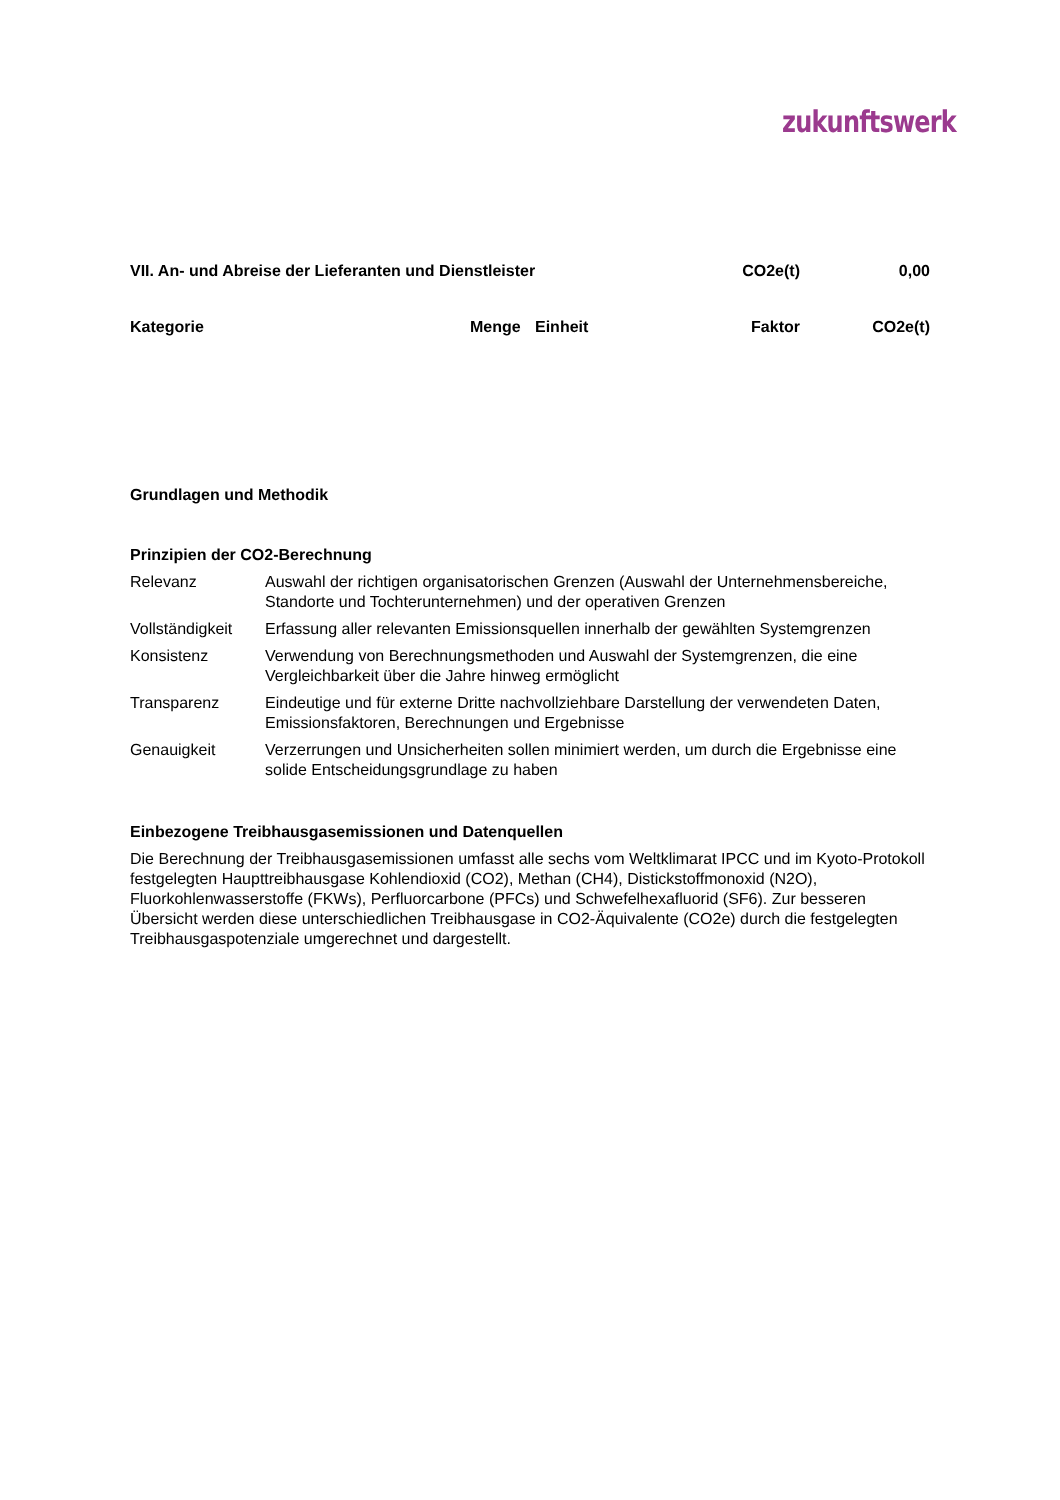zukunftswerk
| VII. An- und Abreise der Lieferanten und Dienstleister | CO2e(t) | 0,00 |
| --- | --- | --- |
| Kategorie | Menge | Einheit | Faktor | CO2e(t) |
| --- | --- | --- | --- | --- |
Grundlagen und Methodik
Prinzipien der CO2-Berechnung
| Relevanz | Auswahl der richtigen organisatorischen Grenzen (Auswahl der Unternehmensbereiche, Standorte und Tochterunternehmen) und der operativen Grenzen |
| Vollständigkeit | Erfassung aller relevanten Emissionsquellen innerhalb der gewählten Systemgrenzen |
| Konsistenz | Verwendung von Berechnungsmethoden und Auswahl der Systemgrenzen, die eine Vergleichbarkeit über die Jahre hinweg ermöglicht |
| Transparenz | Eindeutige und für externe Dritte nachvollziehbare Darstellung der verwendeten Daten, Emissionsfaktoren, Berechnungen und Ergebnisse |
| Genauigkeit | Verzerrungen und Unsicherheiten sollen minimiert werden, um durch die Ergebnisse eine solide Entscheidungsgrundlage zu haben |
Einbezogene Treibhausgasemissionen und Datenquellen
Die Berechnung der Treibhausgasemissionen umfasst alle sechs vom Weltklimarat IPCC und im Kyoto-Protokoll festgelegten Haupttreibhausgase Kohlendioxid (CO2), Methan (CH4), Distickstoffmonoxid (N2O), Fluorkohlenwasserstoffe (FKWs), Perfluorcarbone (PFCs) und Schwefelhexafluorid (SF6). Zur besseren Übersicht werden diese unterschiedlichen Treibhausgase in CO2-Äquivalente (CO2e) durch die festgelegten Treibhausgaspotenziale umgerechnet und dargestellt.